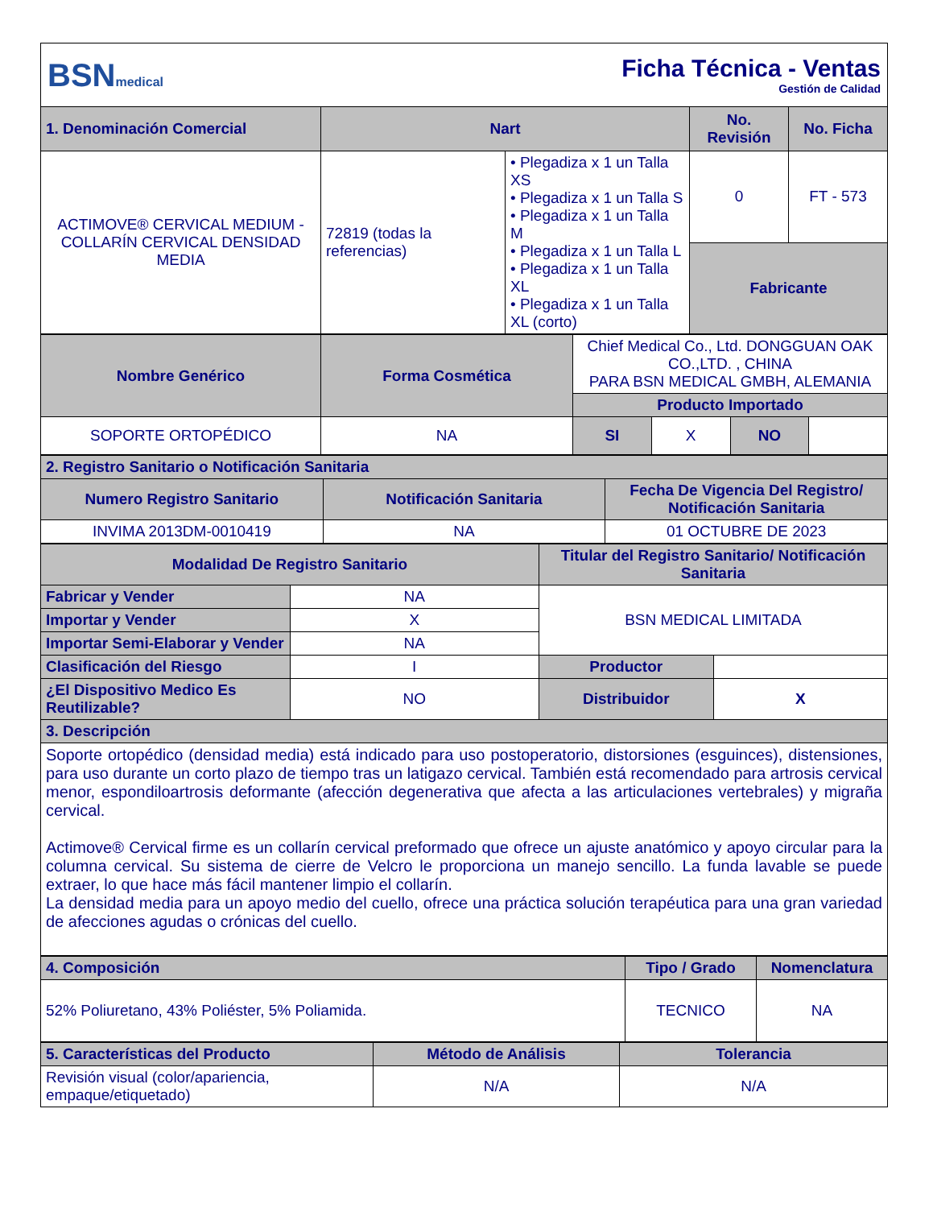BSNmedical
Ficha Técnica - Ventas
Gestión de Calidad
| 1. Denominación Comercial | Nart | | No. Revisión | No. Ficha |
| --- | --- | --- | --- | --- |
| ACTIMOVE® CERVICAL MEDIUM - COLLARÍN CERVICAL DENSIDAD MEDIA | 72819 (todas la referencias) | • Plegadiza x 1 un Talla XS • Plegadiza x 1 un Talla S • Plegadiza x 1 un Talla M • Plegadiza x 1 un Talla L • Plegadiza x 1 un Talla XL • Plegadiza x 1 un Talla XL (corto) | 0 | FT - 573 |
| | | | Fabricante | |
| Nombre Genérico | Forma Cosmética | Chief Medical Co., Ltd. DONGGUAN OAK CO.,LTD. , CHINA PARA BSN MEDICAL GMBH, ALEMANIA | | | |
| | | Producto Importado | | | |
| SOPORTE ORTOPÉDICO | NA | SI | X | NO | |
| 2. Registro Sanitario o Notificación Sanitaria | | |
| --- | --- | --- |
| Numero Registro Sanitario | Notificación Sanitaria | Fecha De Vigencia Del Registro/ Notificación Sanitaria |
| INVIMA 2013DM-0010419 | NA | 01 OCTUBRE DE 2023 |
| Modalidad De Registro Sanitario | | Titular del Registro Sanitario/ Notificación Sanitaria | |
| --- | --- | --- | --- |
| Fabricar y Vender | NA | BSN MEDICAL LIMITADA | |
| Importar y Vender | X | | |
| Importar Semi-Elaborar y Vender | NA | | |
| Clasificación del Riesgo | I | Productor | |
| ¿El Dispositivo Medico Es Reutilizable? | NO | Distribuidor | X |
| 3. Descripción | | | |
| Soporte ortopédico (densidad media) está indicado para uso postoperatorio, distorsiones (esguinces), distensiones, para uso durante un corto plazo de tiempo tras un latigazo cervical. También está recomendado para artrosis cervical menor, espondiloartrosis deformante (afección degenerativa que afecta a las articulaciones vertebrales) y migraña cervical. Actimove® Cervical firme es un collarín cervical preformado que ofrece un ajuste anatómico y apoyo circular para la columna cervical. Su sistema de cierre de Velcro le proporciona un manejo sencillo. La funda lavable se puede extraer, lo que hace más fácil mantener limpio el collarín. La densidad media para un apoyo medio del cuello, ofrece una práctica solución terapéutica para una gran variedad de afecciones agudas o crónicas del cuello. | | | |
| 4. Composición | Tipo / Grado | Nomenclatura |
| --- | --- | --- |
| 52% Poliuretano, 43% Poliéster, 5% Poliamida. | TECNICO | NA |
| 5. Características del Producto | Método de Análisis | Tolerancia |
| --- | --- | --- |
| Revisión visual (color/apariencia, empaque/etiquetado) | N/A | N/A |